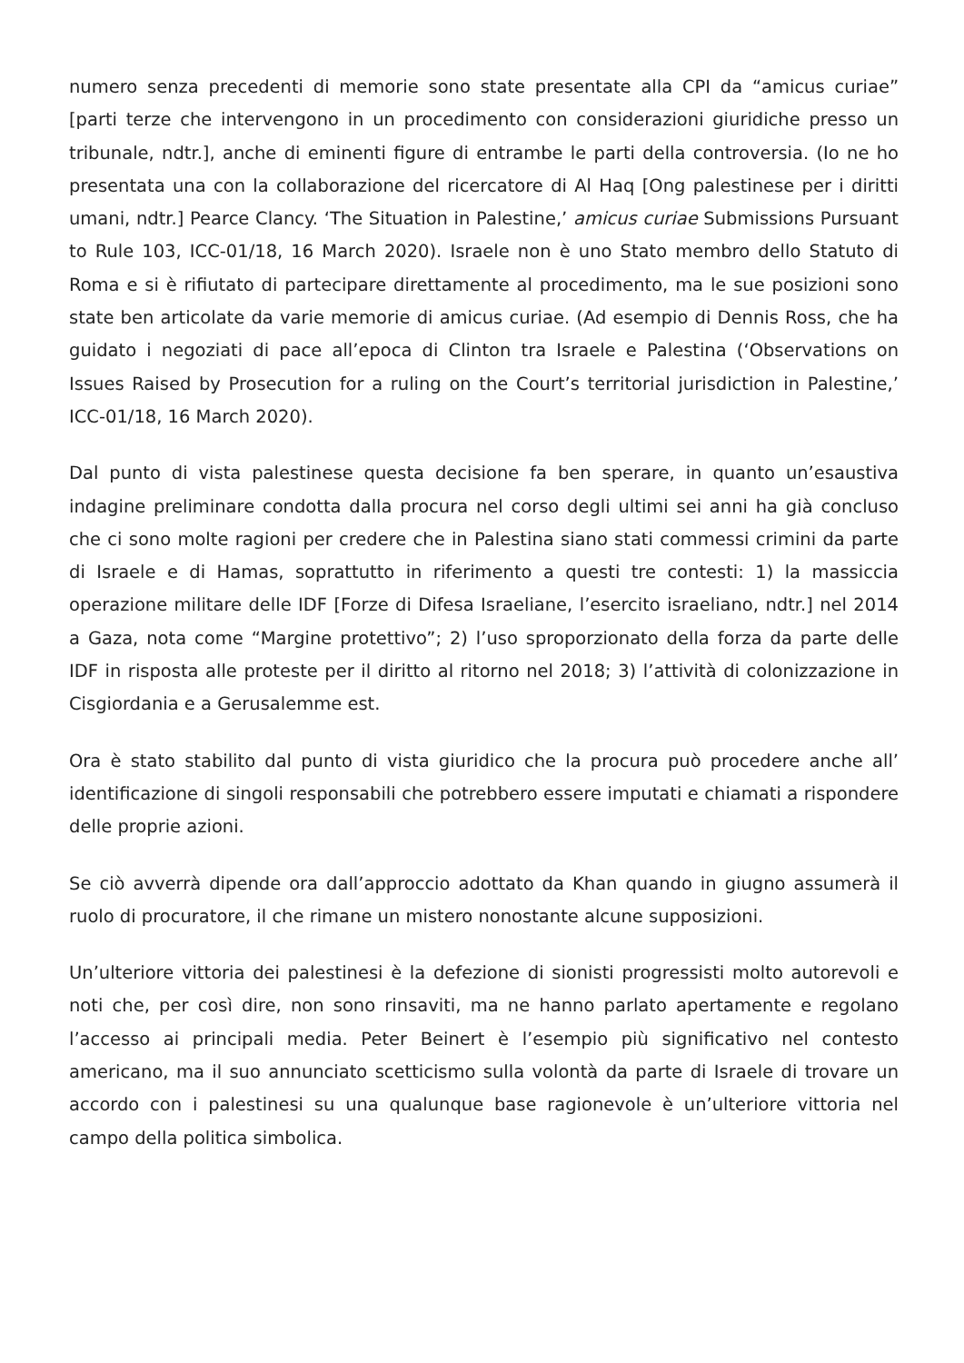numero senza precedenti di memorie sono state presentate alla CPI da “amicus curiae” [parti terze che intervengono in un procedimento con considerazioni giuridiche presso un tribunale, ndtr.], anche di eminenti figure di entrambe le parti della controversia. (Io ne ho presentata una con la collaborazione del ricercatore di Al Haq [Ong palestinese per i diritti umani, ndtr.] Pearce Clancy. ‘The Situation in Palestine,’ amicus curiae Submissions Pursuant to Rule 103, ICC-01/18, 16 March 2020). Israele non è uno Stato membro dello Statuto di Roma e si è rifiutato di partecipare direttamente al procedimento, ma le sue posizioni sono state ben articolate da varie memorie di amicus curiae. (Ad esempio di Dennis Ross, che ha guidato i negoziati di pace all’epoca di Clinton tra Israele e Palestina (‘Observations on Issues Raised by Prosecution for a ruling on the Court’s territorial jurisdiction in Palestine,’ ICC-01/18, 16 March 2020).
Dal punto di vista palestinese questa decisione fa ben sperare, in quanto un’esaustiva indagine preliminare condotta dalla procura nel corso degli ultimi sei anni ha già concluso che ci sono molte ragioni per credere che in Palestina siano stati commessi crimini da parte di Israele e di Hamas, soprattutto in riferimento a questi tre contesti: 1) la massiccia operazione militare delle IDF [Forze di Difesa Israeliane, l’esercito israeliano, ndtr.] nel 2014 a Gaza, nota come “Margine protettivo”; 2) l’uso sproporzionato della forza da parte delle IDF in risposta alle proteste per il diritto al ritorno nel 2018; 3) l’attività di colonizzazione in Cisgiordania e a Gerusalemme est.
Ora è stato stabilito dal punto di vista giuridico che la procura può procedere anche all’ identificazione di singoli responsabili che potrebbero essere imputati e chiamati a rispondere delle proprie azioni.
Se ciò avverrà dipende ora dall’approccio adottato da Khan quando in giugno assumerà il ruolo di procuratore, il che rimane un mistero nonostante alcune supposizioni.
Un’ulteriore vittoria dei palestinesi è la defezione di sionisti progressisti molto autorevoli e noti che, per così dire, non sono rinsaviti, ma ne hanno parlato apertamente e regolano l’accesso ai principali media. Peter Beinert è l’esempio più significativo nel contesto americano, ma il suo annunciato scetticismo sulla volontà da parte di Israele di trovare un accordo con i palestinesi su una qualunque base ragionevole è un’ulteriore vittoria nel campo della politica simbolica.